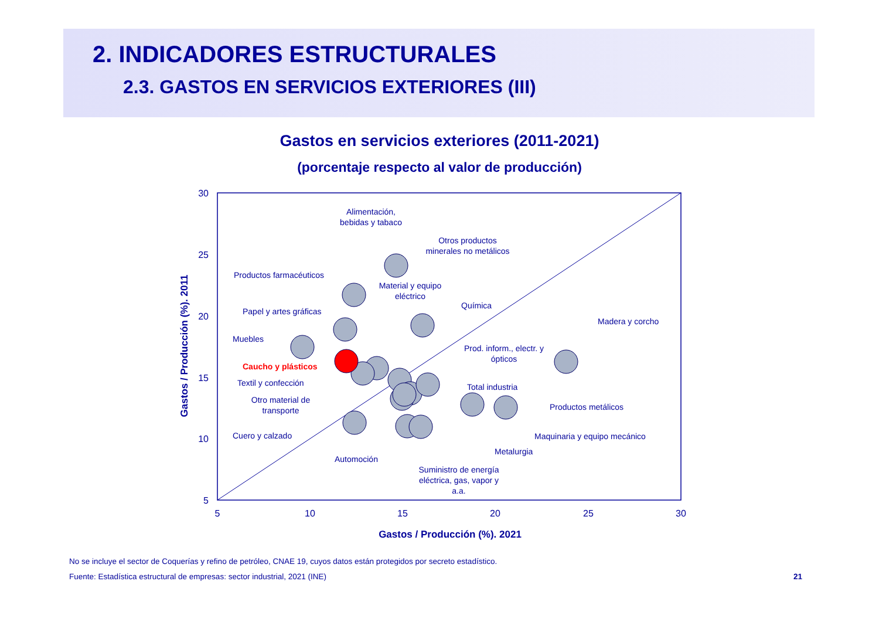2. INDICADORES ESTRUCTURALES
2.3. GASTOS EN SERVICIOS EXTERIORES (III)
Gastos en servicios exteriores (2011-2021)
(porcentaje respecto al valor de producción)
30
25
20
15
10
5
5
10
15
20
25
30
Gastos / Producción (%). 2021
Gastos / Producción (%). 2011
Alimentación,
bebidas y tabaco
Otros productos
minerales no metálicos
Productos farmacéuticos
Material y equipo
eléctrico
Química
Papel y artes gráficas
Madera y corcho
Muebles
Prod. inform., electr. y
ópticos
Caucho y plásticos
Textil y confección
Total industria
Otro material de
transporte
Productos metálicos
Cuero y calzado
Maquinaria y equipo mecánico
Metalurgia
Automoción
Suministro de energía
eléctrica, gas, vapor y
a.a.
No se incluye el sector de Coquerías y refino de petróleo, CNAE 19, cuyos datos están protegidos por secreto estadístico.
Fuente: Estadística estructural de empresas: sector industrial, 2021 (INE)
21